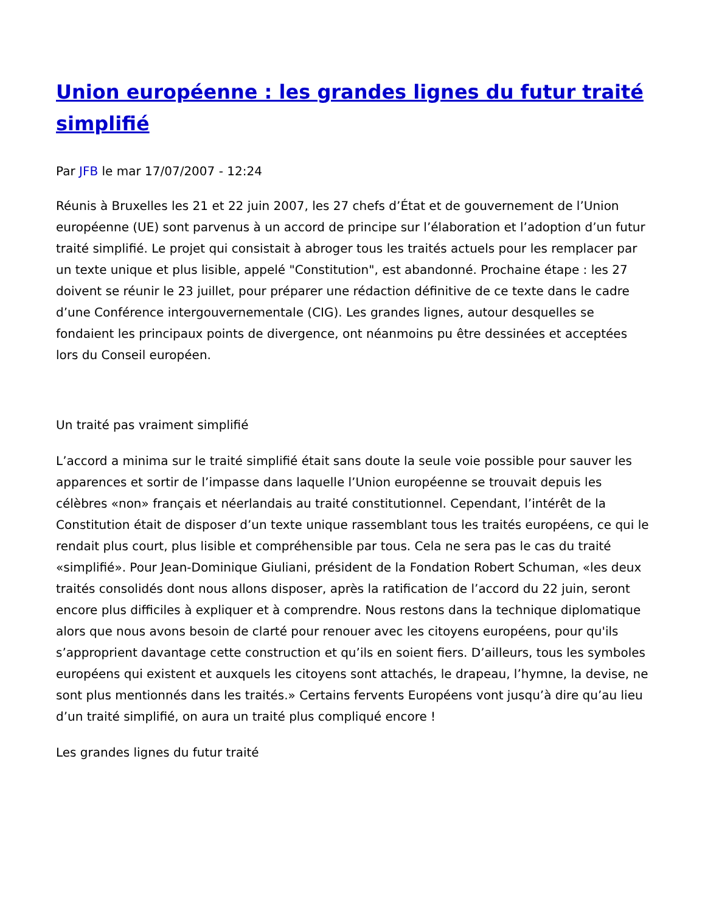Union européenne : les grandes lignes du futur traité simplifié
Par JFB le mar 17/07/2007 - 12:24
Réunis à Bruxelles les 21 et 22 juin 2007, les 27 chefs d’État et de gouvernement de l’Union européenne (UE) sont parvenus à un accord de principe sur l’élaboration et l’adoption d’un futur traité simplifié. Le projet qui consistait à abroger tous les traités actuels pour les remplacer par un texte unique et plus lisible, appelé "Constitution", est abandonné. Prochaine étape : les 27 doivent se réunir le 23 juillet, pour préparer une rédaction définitive de ce texte dans le cadre d’une Conférence intergouvernementale (CIG). Les grandes lignes, autour desquelles se fondaient les principaux points de divergence, ont néanmoins pu être dessinées et acceptées lors du Conseil européen.
Un traité pas vraiment simplifié
L’accord a minima sur le traité simplifié était sans doute la seule voie possible pour sauver les apparences et sortir de l’impasse dans laquelle l’Union européenne se trouvait depuis les célèbres «non» français et néerlandais au traité constitutionnel. Cependant, l’intérêt de la Constitution était de disposer d’un texte unique rassemblant tous les traités européens, ce qui le rendait plus court, plus lisible et compréhensible par tous. Cela ne sera pas le cas du traité «simplifié». Pour Jean-Dominique Giuliani, président de la Fondation Robert Schuman, «les deux traités consolidés dont nous allons disposer, après la ratification de l’accord du 22 juin, seront encore plus difficiles à expliquer et à comprendre. Nous restons dans la technique diplomatique alors que nous avons besoin de clarté pour renouer avec les citoyens européens, pour qu'ils s’approprient davantage cette construction et qu’ils en soient fiers. D’ailleurs, tous les symboles européens qui existent et auxquels les citoyens sont attachés, le drapeau, l’hymne, la devise, ne sont plus mentionnés dans les traités.» Certains fervents Européens vont jusqu’à dire qu’au lieu d’un traité simplifié, on aura un traité plus compliqué encore !
Les grandes lignes du futur traité